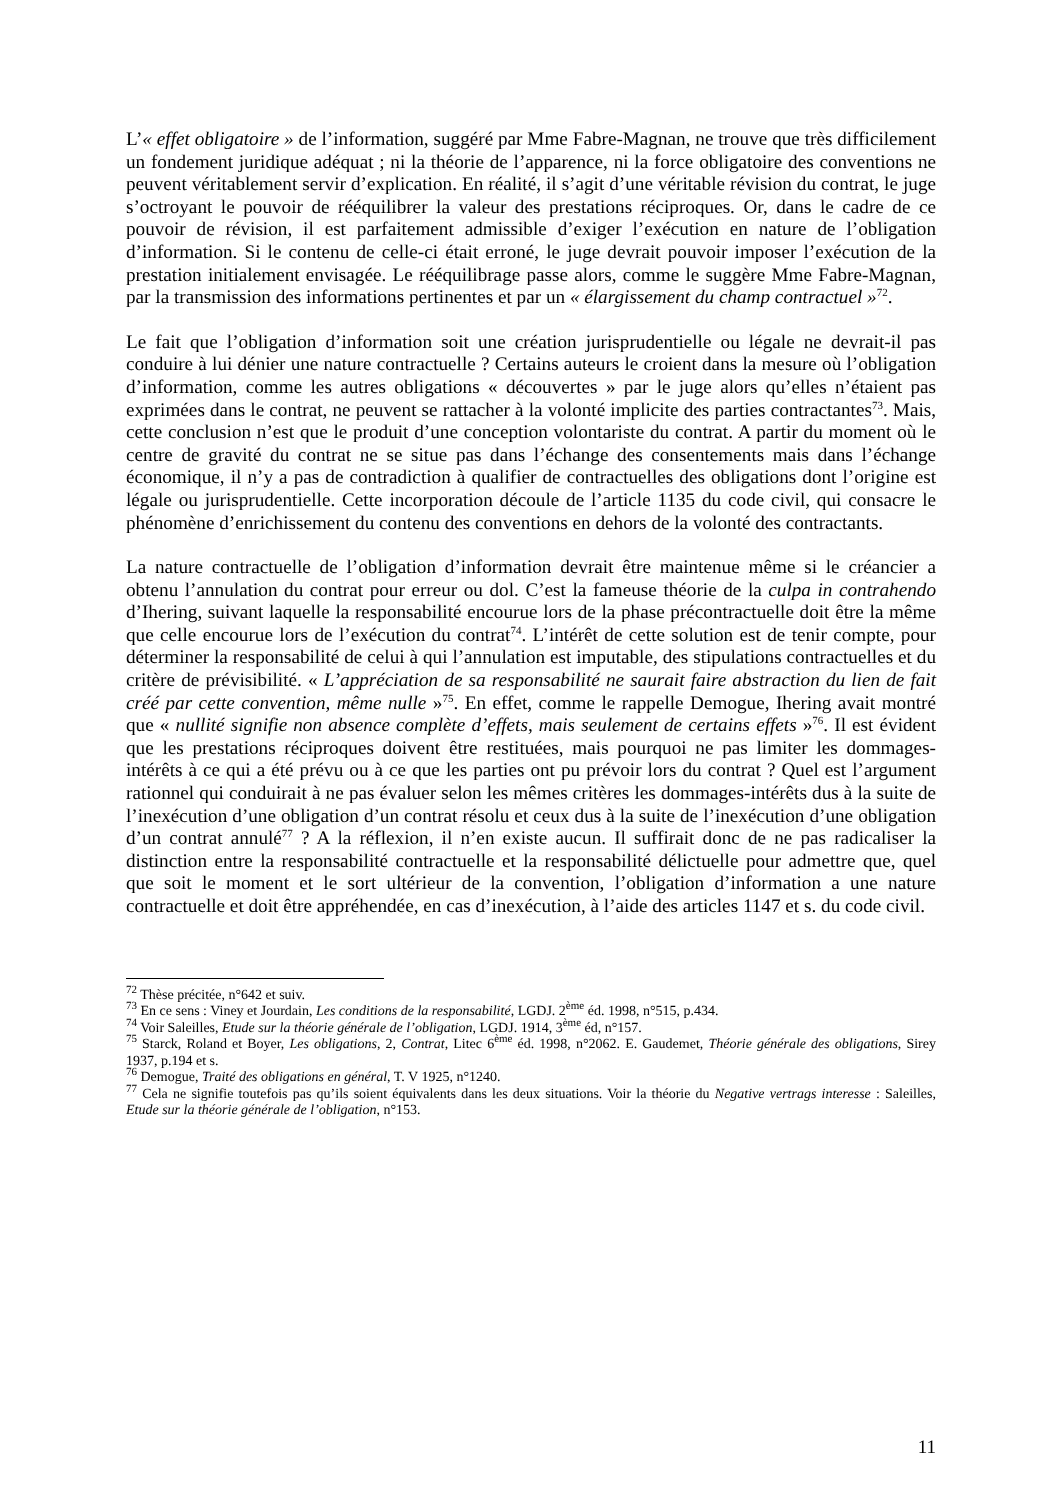L’« effet obligatoire » de l’information, suggéré par Mme Fabre-Magnan, ne trouve que très difficilement un fondement juridique adéquat ; ni la théorie de l’apparence, ni la force obligatoire des conventions ne peuvent véritablement servir d’explication. En réalité, il s’agit d’une véritable révision du contrat, le juge s’octroyant le pouvoir de rééquilibrer la valeur des prestations réciproques. Or, dans le cadre de ce pouvoir de révision, il est parfaitement admissible d’exiger l’exécution en nature de l’obligation d’information. Si le contenu de celle-ci était erroné, le juge devrait pouvoir imposer l’exécution de la prestation initialement envisagée. Le rééquilibrage passe alors, comme le suggère Mme Fabre-Magnan, par la transmission des informations pertinentes et par un « élargissement du champ contractuel »<sup>72</sup>.
Le fait que l’obligation d’information soit une création jurisprudentielle ou légale ne devrait-il pas conduire à lui dénier une nature contractuelle ? Certains auteurs le croient dans la mesure où l’obligation d’information, comme les autres obligations « découvertes » par le juge alors qu’elles n’étaient pas exprimées dans le contrat, ne peuvent se rattacher à la volonté implicite des parties contractantes<sup>73</sup>. Mais, cette conclusion n’est que le produit d’une conception volontariste du contrat. A partir du moment où le centre de gravité du contrat ne se situe pas dans l’échange des consentements mais dans l’échange économique, il n’y a pas de contradiction à qualifier de contractuelles des obligations dont l’origine est légale ou jurisprudentielle. Cette incorporation découle de l’article 1135 du code civil, qui consacre le phénomène d’enrichissement du contenu des conventions en dehors de la volonté des contractants.
La nature contractuelle de l’obligation d’information devrait être maintenue même si le créancier a obtenu l’annulation du contrat pour erreur ou dol. C’est la fameuse théorie de la culpa in contrahendo d’Ihering, suivant laquelle la responsabilité encourue lors de la phase précontractuelle doit être la même que celle encourue lors de l’exécution du contrat<sup>74</sup>. L’intérêt de cette solution est de tenir compte, pour déterminer la responsabilité de celui à qui l’annulation est imputable, des stipulations contractuelles et du critère de prévisibilité. « L’appréciation de sa responsabilité ne saurait faire abstraction du lien de fait créé par cette convention, même nulle »<sup>75</sup>. En effet, comme le rappelle Demogue, Ihering avait montré que « nullité signifie non absence complète d’effets, mais seulement de certains effets »<sup>76</sup>. Il est évident que les prestations réciproques doivent être restituées, mais pourquoi ne pas limiter les dommages-intérêts à ce qui a été prévu ou à ce que les parties ont pu prévoir lors du contrat ? Quel est l’argument rationnel qui conduirait à ne pas évaluer selon les mêmes critères les dommages-intérêts dus à la suite de l’inexécution d’une obligation d’un contrat résolu et ceux dus à la suite de l’inexécution d’une obligation d’un contrat annulé<sup>77</sup> ? A la réflexion, il n’en existe aucun. Il suffirait donc de ne pas radicaliser la distinction entre la responsabilité contractuelle et la responsabilité délictuelle pour admettre que, quel que soit le moment et le sort ultérieur de la convention, l’obligation d’information a une nature contractuelle et doit être appréhendée, en cas d’inexécution, à l’aide des articles 1147 et s. du code civil.
<sup>72</sup> Thèse précitée, n°642 et suiv.
<sup>73</sup> En ce sens : Viney et Jourdain, Les conditions de la responsabilité, LGDJ. 2<sup>ème</sup> éd. 1998, n°515, p.434.
<sup>74</sup> Voir Saleilles, Etude sur la théorie générale de l’obligation, LGDJ. 1914, 3<sup>ème</sup> éd, n°157.
<sup>75</sup> Starck, Roland et Boyer, Les obligations, 2, Contrat, Litec 6<sup>ème</sup> éd. 1998, n°2062. E. Gaudemet, Théorie générale des obligations, Sirey 1937, p.194 et s.
<sup>76</sup> Demogue, Traité des obligations en général, T. V 1925, n°1240.
<sup>77</sup> Cela ne signifie toutefois pas qu’ils soient équivalents dans les deux situations. Voir la théorie du Negative vertrags interesse : Saleilles, Etude sur la théorie générale de l’obligation, n°153.
11